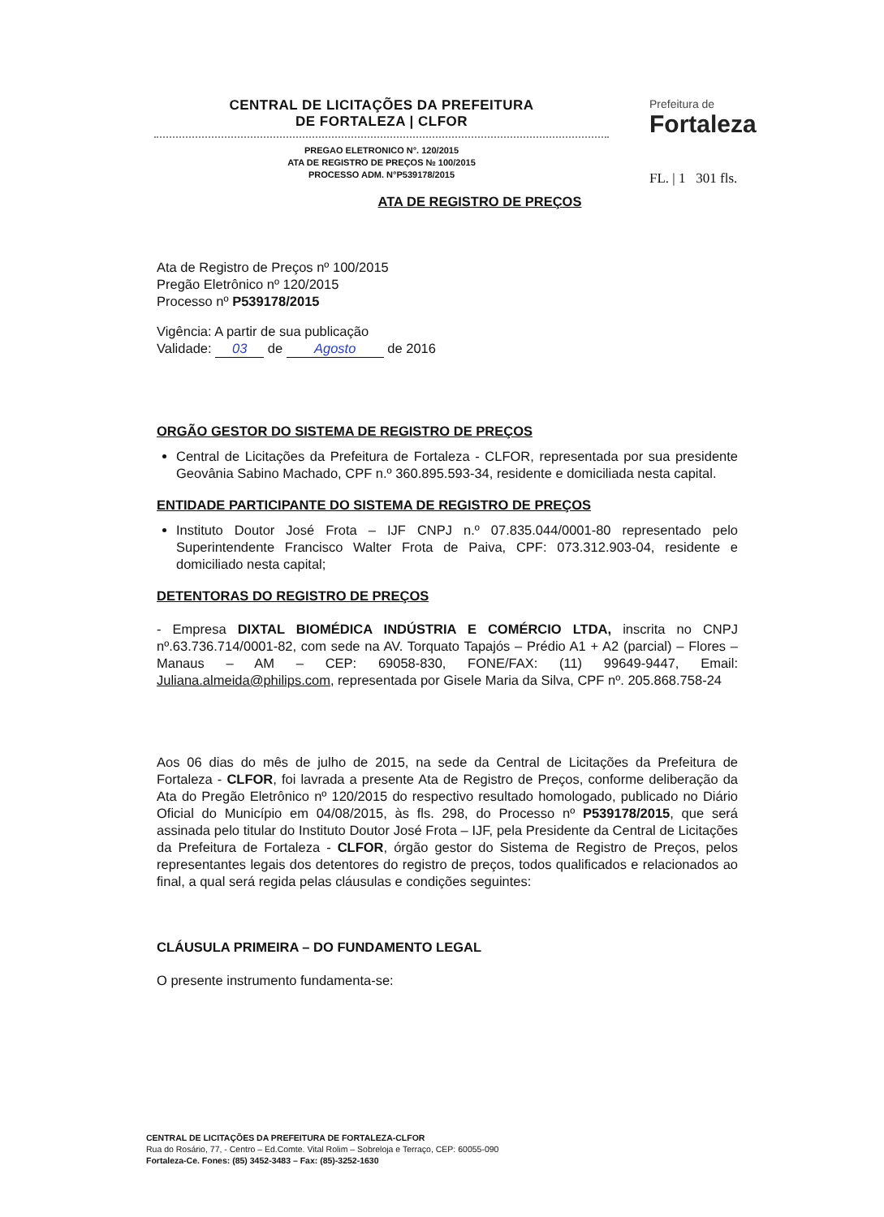CENTRAL DE LICITAÇÕES DA PREFEITURA
DE FORTALEZA | CLFOR
PREGAO ELETRONICO N°. 120/2015
ATA DE REGISTRO DE PREÇOS № 100/2015
PROCESSO ADM. N°P539178/2015
Prefeitura de
Fortaleza
FL. | 1 301 fls.
ATA DE REGISTRO DE PREÇOS
Ata de Registro de Preços nº 100/2015
Pregão Eletrônico nº 120/2015
Processo nº P539178/2015
Vigência: A partir de sua publicação
Validade: 03 de Agosto de 2016
ORGÃO GESTOR DO SISTEMA DE REGISTRO DE PREÇOS
Central de Licitações da Prefeitura de Fortaleza - CLFOR, representada por sua presidente Geovânia Sabino Machado, CPF n.º 360.895.593-34, residente e domiciliada nesta capital.
ENTIDADE PARTICIPANTE DO SISTEMA DE REGISTRO DE PREÇOS
Instituto Doutor José Frota – IJF CNPJ n.º 07.835.044/0001-80 representado pelo Superintendente Francisco Walter Frota de Paiva, CPF: 073.312.903-04, residente e domiciliado nesta capital;
DETENTORAS DO REGISTRO DE PREÇOS
- Empresa DIXTAL BIOMÉDICA INDÚSTRIA E COMÉRCIO LTDA, inscrita no CNPJ nº.63.736.714/0001-82, com sede na AV. Torquato Tapajós – Prédio A1 + A2 (parcial) – Flores – Manaus – AM – CEP: 69058-830, FONE/FAX: (11) 99649-9447, Email: Juliana.almeida@philips.com, representada por Gisele Maria da Silva, CPF nº. 205.868.758-24
Aos 06 dias do mês de julho de 2015, na sede da Central de Licitações da Prefeitura de Fortaleza - CLFOR, foi lavrada a presente Ata de Registro de Preços, conforme deliberação da Ata do Pregão Eletrônico nº 120/2015 do respectivo resultado homologado, publicado no Diário Oficial do Município em 04/08/2015, às fls. 298, do Processo nº P539178/2015, que será assinada pelo titular do Instituto Doutor José Frota – IJF, pela Presidente da Central de Licitações da Prefeitura de Fortaleza - CLFOR, órgão gestor do Sistema de Registro de Preços, pelos representantes legais dos detentores do registro de preços, todos qualificados e relacionados ao final, a qual será regida pelas cláusulas e condições seguintes:
CLÁUSULA PRIMEIRA – DO FUNDAMENTO LEGAL
O presente instrumento fundamenta-se:
CENTRAL DE LICITAÇÕES DA PREFEITURA DE FORTALEZA-CLFOR
Rua do Rosário, 77, - Centro – Ed.Comte. Vital Rolim – Sobreloja e Terraço, CEP: 60055-090
Fortaleza-Ce. Fones: (85) 3452-3483 – Fax: (85)-3252-1630